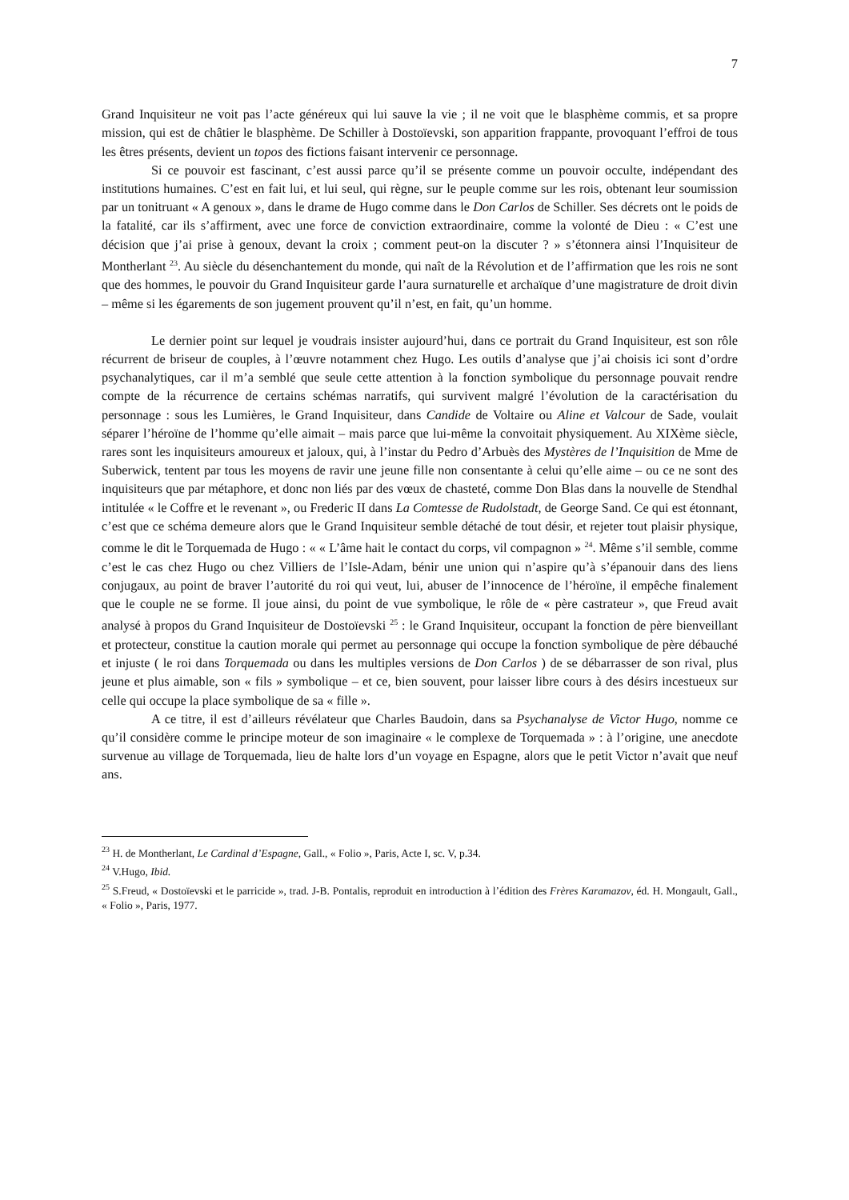7
Grand Inquisiteur ne voit pas l’acte généreux qui lui sauve la vie ; il ne voit que le blasphème commis, et sa propre mission, qui est de châtier le blasphème. De Schiller à Dostoïevski, son apparition frappante, provoquant l’effroi de tous les êtres présents, devient un topos des fictions faisant intervenir ce personnage.
Si ce pouvoir est fascinant, c’est aussi parce qu’il se présente comme un pouvoir occulte, indépendant des institutions humaines. C’est en fait lui, et lui seul, qui règne, sur le peuple comme sur les rois, obtenant leur soumission par un tonitruant « A genoux », dans le drame de Hugo comme dans le Don Carlos de Schiller. Ses décrets ont le poids de la fatalité, car ils s’affirment, avec une force de conviction extraordinaire, comme la volonté de Dieu : « C’est une décision que j’ai prise à genoux, devant la croix ; comment peut-on la discuter ? » s’étonnera ainsi l’Inquisiteur de Montherlant <sup>23</sup>. Au siècle du désenchantement du monde, qui naît de la Révolution et de l’affirmation que les rois ne sont que des hommes, le pouvoir du Grand Inquisiteur garde l’aura surnaturelle et archaïque d’une magistrature de droit divin – même si les égarements de son jugement prouvent qu’il n’est, en fait, qu’un homme.
Le dernier point sur lequel je voudrais insister aujourd’hui, dans ce portrait du Grand Inquisiteur, est son rôle récurrent de briseur de couples, à l’œuvre notamment chez Hugo. Les outils d’analyse que j’ai choisis ici sont d’ordre psychanalytiques, car il m’a semblé que seule cette attention à la fonction symbolique du personnage pouvait rendre compte de la récurrence de certains schémas narratifs, qui survivent malgré l’évolution de la caractérisation du personnage : sous les Lumières, le Grand Inquisiteur, dans Candide de Voltaire ou Aline et Valcour de Sade, voulait séparer l’héroïne de l’homme qu’elle aimait – mais parce que lui-même la convoitait physiquement. Au XIXème siècle, rares sont les inquisiteurs amoureux et jaloux, qui, à l’instar du Pedro d’Arbuès des Mystères de l’Inquisition de Mme de Suberwick, tentent par tous les moyens de ravir une jeune fille non consentante à celui qu’elle aime – ou ce ne sont des inquisiteurs que par métaphore, et donc non liés par des vœux de chasteté, comme Don Blas dans la nouvelle de Stendhal intitulée « le Coffre et le revenant », ou Frederic II dans La Comtesse de Rudolstadt, de George Sand. Ce qui est étonnant, c’est que ce schéma demeure alors que le Grand Inquisiteur semble détaché de tout désir, et rejeter tout plaisir physique, comme le dit le Torquemada de Hugo : « « L’âme hait le contact du corps, vil compagnon » <sup>24</sup>. Même s’il semble, comme c’est le cas chez Hugo ou chez Villiers de l’Isle-Adam, bénir une union qui n’aspire qu’à s’épanouir dans des liens conjugaux, au point de braver l’autorité du roi qui veut, lui, abuser de l’innocence de l’héroïne, il empêche finalement que le couple ne se forme. Il joue ainsi, du point de vue symbolique, le rôle de « père castrateur », que Freud avait analysé à propos du Grand Inquisiteur de Dostoïevski <sup>25</sup> : le Grand Inquisiteur, occupant la fonction de père bienveillant et protecteur, constitue la caution morale qui permet au personnage qui occupe la fonction symbolique de père débauché et injuste ( le roi dans Torquemada ou dans les multiples versions de Don Carlos ) de se débarrasser de son rival, plus jeune et plus aimable, son « fils » symbolique – et ce, bien souvent, pour laisser libre cours à des désirs incestueux sur celle qui occupe la place symbolique de sa « fille ».
A ce titre, il est d’ailleurs révélateur que Charles Baudoin, dans sa Psychanalyse de Victor Hugo, nomme ce qu’il considère comme le principe moteur de son imaginaire « le complexe de Torquemada » : à l’origine, une anecdote survenue au village de Torquemada, lieu de halte lors d’un voyage en Espagne, alors que le petit Victor n’avait que neuf ans.
<sup>23</sup> H. de Montherlant, Le Cardinal d’Espagne, Gall., « Folio », Paris, Acte I, sc. V, p.34.
<sup>24</sup> V.Hugo, Ibid.
<sup>25</sup> S.Freud, « Dostoïevski et le parricide », trad. J-B. Pontalis, reproduit en introduction à l’édition des Frères Karamazov, éd. H. Mongault, Gall., « Folio », Paris, 1977.